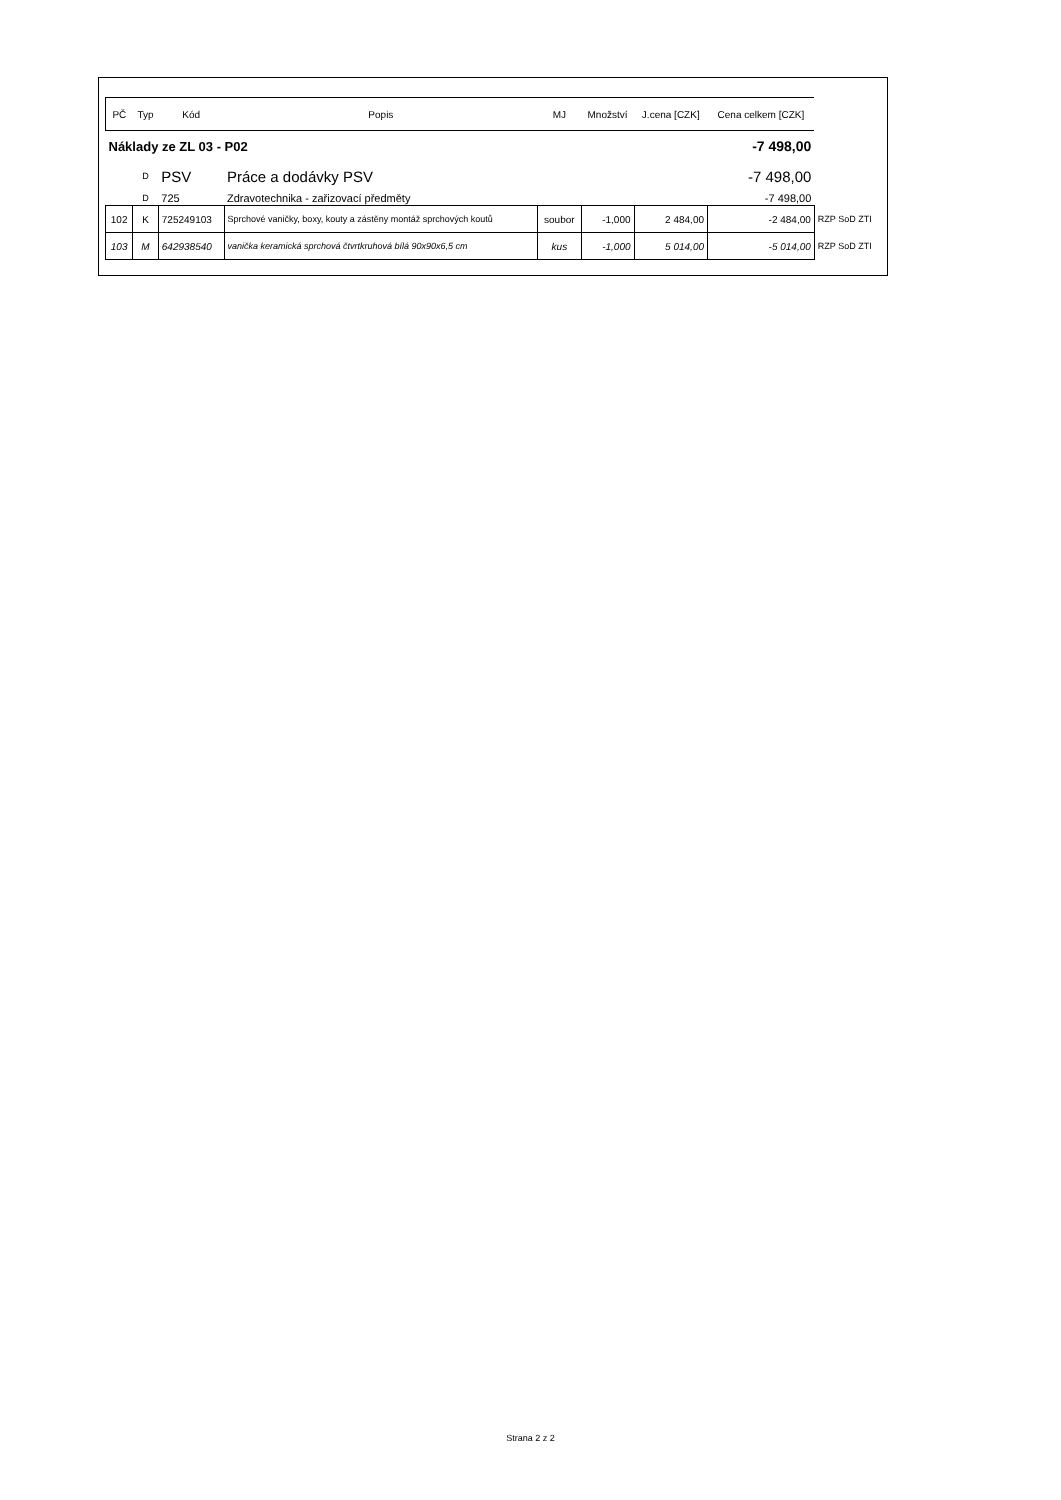| PČ | Typ | Kód | Popis | MJ | Množství | J.cena [CZK] | Cena celkem [CZK] | |
| --- | --- | --- | --- | --- | --- | --- | --- | --- |
| Náklady ze ZL 03 - P02 | | | | | | | -7 498,00 | |
| | D | PSV | Práce a dodávky PSV | | | | -7 498,00 | |
| | D | 725 | Zdravotechnika - zařizovací předměty | | | | -7 498,00 | |
| 102 | K | 725249103 | Sprchové vaničky, boxy, kouty a zástěny montáž sprchových koutů | soubor | -1,000 | 2 484,00 | -2 484,00 | RZP SoD ZTI |
| 103 | M | 642938540 | vanička keramická sprchová čtvrtkruhová bílá 90x90x6,5 cm | kus | -1,000 | 5 014,00 | -5 014,00 | RZP SoD ZTI |
Strana 2 z 2